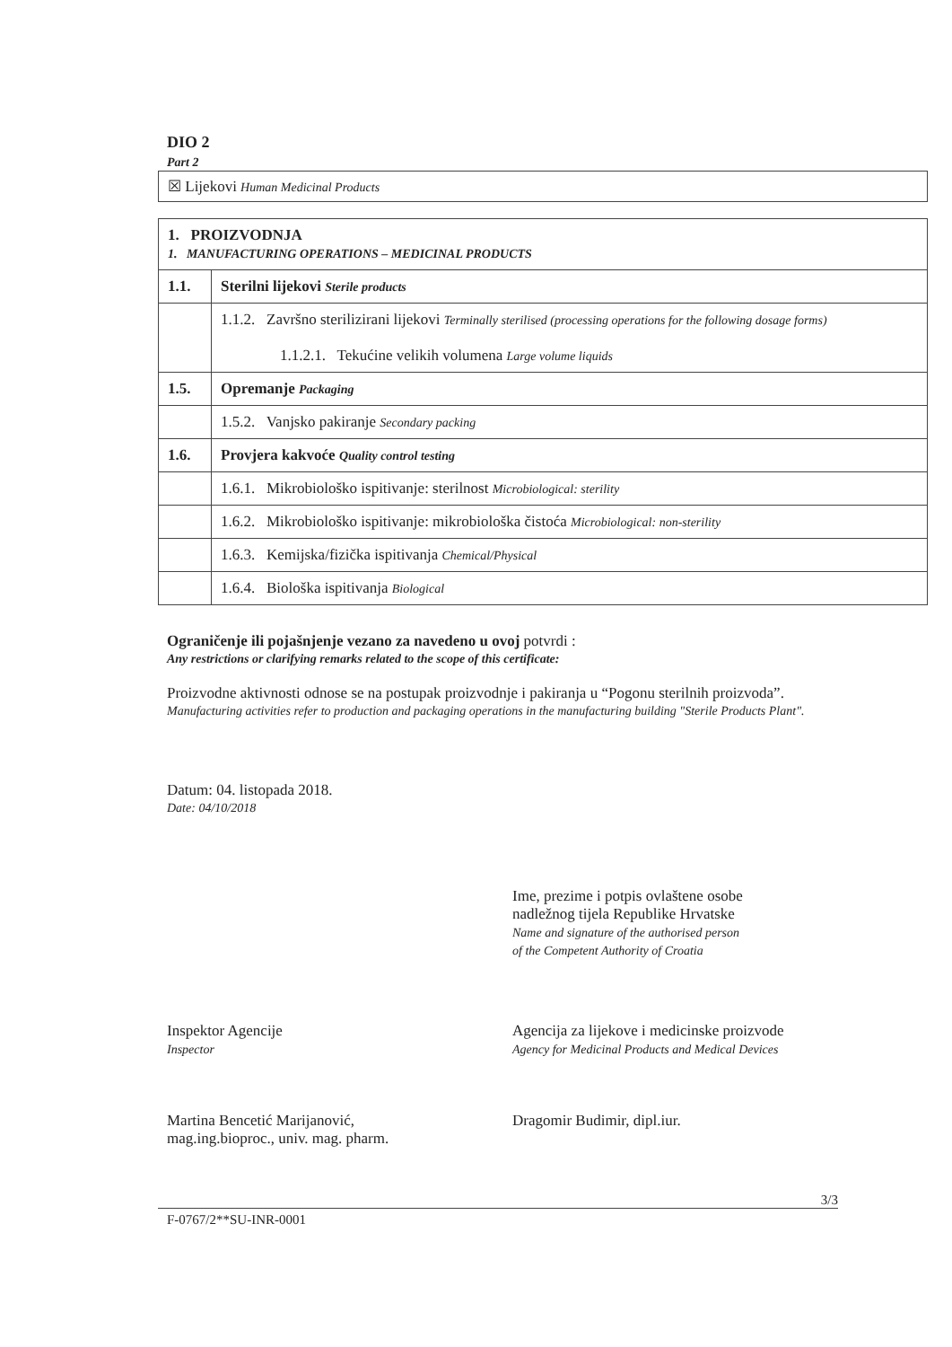DIO 2
Part 2
☒ Lijekovi Human Medicinal Products
| 1. PROIZVODNJA 1. MANUFACTURING OPERATIONS – MEDICINAL PRODUCTS | |
| 1.1. | Sterilni lijekovi Sterile products |
| | 1.1.2. Završno sterilizirani lijekovi Terminally sterilised (processing operations for the following dosage forms) 1.1.2.1. Tekućine velikih volumena Large volume liquids |
| 1.5. | Opremanje Packaging |
| | 1.5.2. Vanjsko pakiranje Secondary packing |
| 1.6. | Provjera kakvoće Quality control testing |
| | 1.6.1. Mikrobiološko ispitivanje: sterilnost Microbiological: sterility |
| | 1.6.2. Mikrobiološko ispitivanje: mikrobiološka čistoća Microbiological: non-sterility |
| | 1.6.3. Kemijska/fizička ispitivanja Chemical/Physical |
| | 1.6.4. Biološka ispitivanja Biological |
Ograničenje ili pojašnjenje vezano za navedeno u ovoj potvrdi :
Any restrictions or clarifying remarks related to the scope of this certificate:
Proizvodne aktivnosti odnose se na postupak proizvodnje i pakiranja u “Pogonu sterilnih proizvoda”.
Manufacturing activities refer to production and packaging operations in the manufacturing building "Sterile Products Plant".
Datum: 04. listopada 2018.
Date: 04/10/2018
Ime, prezime i potpis ovlaštene osobe
nadležnog tijela Republike Hrvatske
Name and signature of the authorised person
of the Competent Authority of Croatia
Inspektor Agencije
Inspector
Martina Bencetić Marijanović,
mag.ing.bioproc., univ. mag. pharm.
Agencija za lijekove i medicinske proizvode
Agency for Medicinal Products and Medical Devices
Dragomir Budimir, dipl.iur.
3/3
F-0767/2**SU-INR-0001